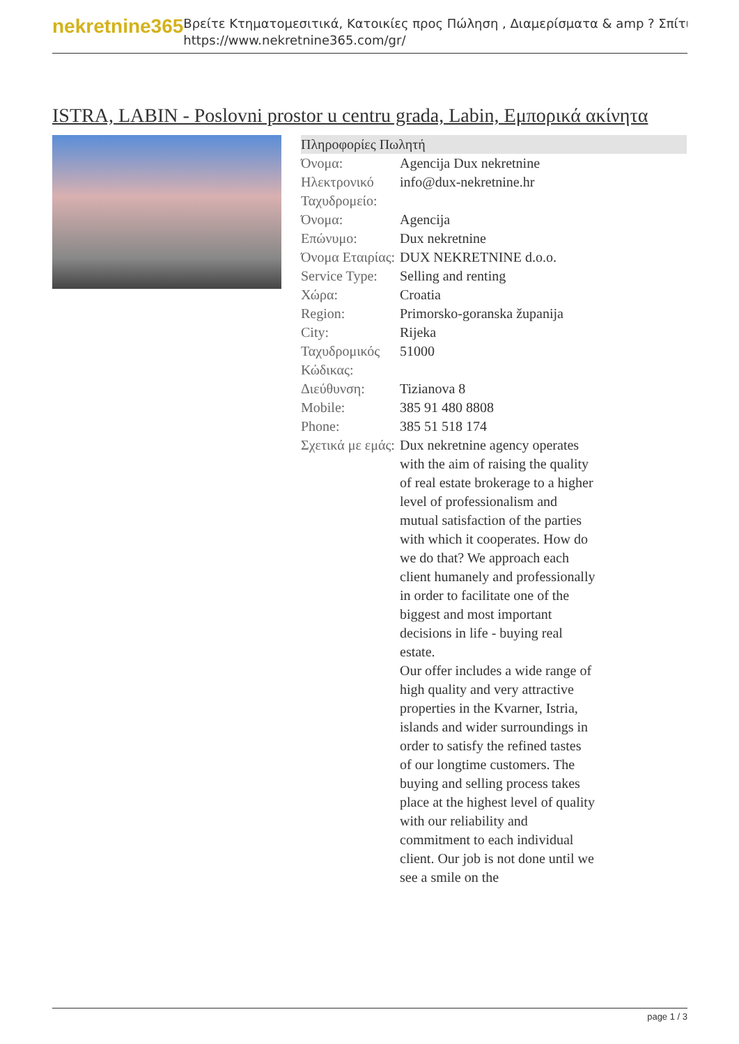nekretnine365
Βρείτε Κτηματομεσιτικά, Κατοικίες προς Πώληση , Διαμερίσματα & amp ? Σπίτι
https://www.nekretnine365.com/gr/
ISTRA, LABIN - Poslovni prostor u centru grada, Labin, Εμπορικά ακίνητα
| Πληροφορίες Πωλητή | |
| --- | --- |
| Όνομα: | Agencija Dux nekretnine |
| Ηλεκτρονικό Ταχυδρομείο: | info@dux-nekretnine.hr |
| Όνομα: | Agencija |
| Επώνυμο: | Dux nekretnine |
| Όνομα Εταιρίας: | DUX NEKRETNINE d.o.o. |
| Service Type: | Selling and renting |
| Χώρα: | Croatia |
| Region: | Primorsko-goranska županija |
| City: | Rijeka |
| Ταχυδρομικός Κώδικας: | 51000 |
| Διεύθυνση: | Tizianova 8 |
| Mobile: | 385 91 480 8808 |
| Phone: | 385 51 518 174 |
| Σχετικά με εμάς: | Dux nekretnine agency operates with the aim of raising the quality of real estate brokerage to a higher level of professionalism and mutual satisfaction of the parties with which it cooperates. How do we do that? We approach each client humanely and professionally in order to facilitate one of the biggest and most important decisions in life - buying real estate. Our offer includes a wide range of high quality and very attractive properties in the Kvarner, Istria, islands and wider surroundings in order to satisfy the refined tastes of our longtime customers. The buying and selling process takes place at the highest level of quality with our reliability and commitment to each individual client. Our job is not done until we see a smile on the |
page 1 / 3